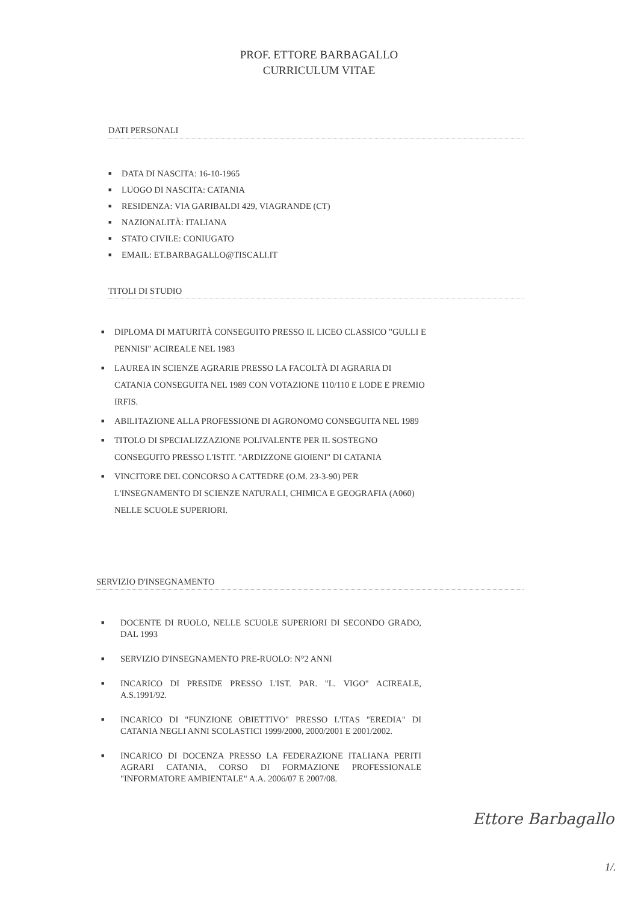PROF. ETTORE BARBAGALLO
CURRICULUM VITAE
DATI PERSONALI
■ DATA DI NASCITA: 16-10-1965
■ LUOGO DI NASCITA: CATANIA
■ RESIDENZA: VIA GARIBALDI 429, VIAGRANDE (CT)
■ NAZIONALITÀ: ITALIANA
■ STATO CIVILE: CONIUGATO
■ EMAIL: ET.BARBAGALLO@TISCALI.IT
TITOLI DI STUDIO
■ DIPLOMA DI MATURITÀ CONSEGUITO PRESSO IL LICEO CLASSICO "GULLI E PENNISI" ACIREALE NEL 1983
■ LAUREA IN SCIENZE AGRARIE PRESSO LA FACOLTÀ DI AGRARIA DI CATANIA CONSEGUITA NEL 1989 CON VOTAZIONE 110/110 E LODE E PREMIO IRFIS.
■ ABILITAZIONE ALLA PROFESSIONE DI AGRONOMO CONSEGUITA NEL 1989
■ TITOLO DI SPECIALIZZAZIONE POLIVALENTE PER IL SOSTEGNO CONSEGUITO PRESSO L'ISTIT. "ARDIZZONE GIOIENI" DI CATANIA
■ VINCITORE DEL CONCORSO A CATTEDRE (O.M. 23-3-90) PER L'INSEGNAMENTO DI SCIENZE NATURALI, CHIMICA E GEOGRAFIA (A060) NELLE SCUOLE SUPERIORI.
SERVIZIO D'INSEGNAMENTO
■ DOCENTE DI RUOLO, NELLE SCUOLE SUPERIORI DI SECONDO GRADO, DAL 1993
■ SERVIZIO D'INSEGNAMENTO PRE-RUOLO: N°2 ANNI
■ INCARICO DI PRESIDE PRESSO L'IST. PAR. "L. VIGO" ACIREALE, A.S.1991/92.
■ INCARICO DI "FUNZIONE OBIETTIVO" PRESSO L'ITAS "EREDIA" DI CATANIA NEGLI ANNI SCOLASTICI 1999/2000, 2000/2001 E 2001/2002.
■ INCARICO DI DOCENZA PRESSO LA FEDERAZIONE ITALIANA PERITI AGRARI CATANIA, CORSO DI FORMAZIONE PROFESSIONALE "INFORMATORE AMBIENTALE" A.A. 2006/07 E 2007/08.
Ettore Barbagallo
1/.